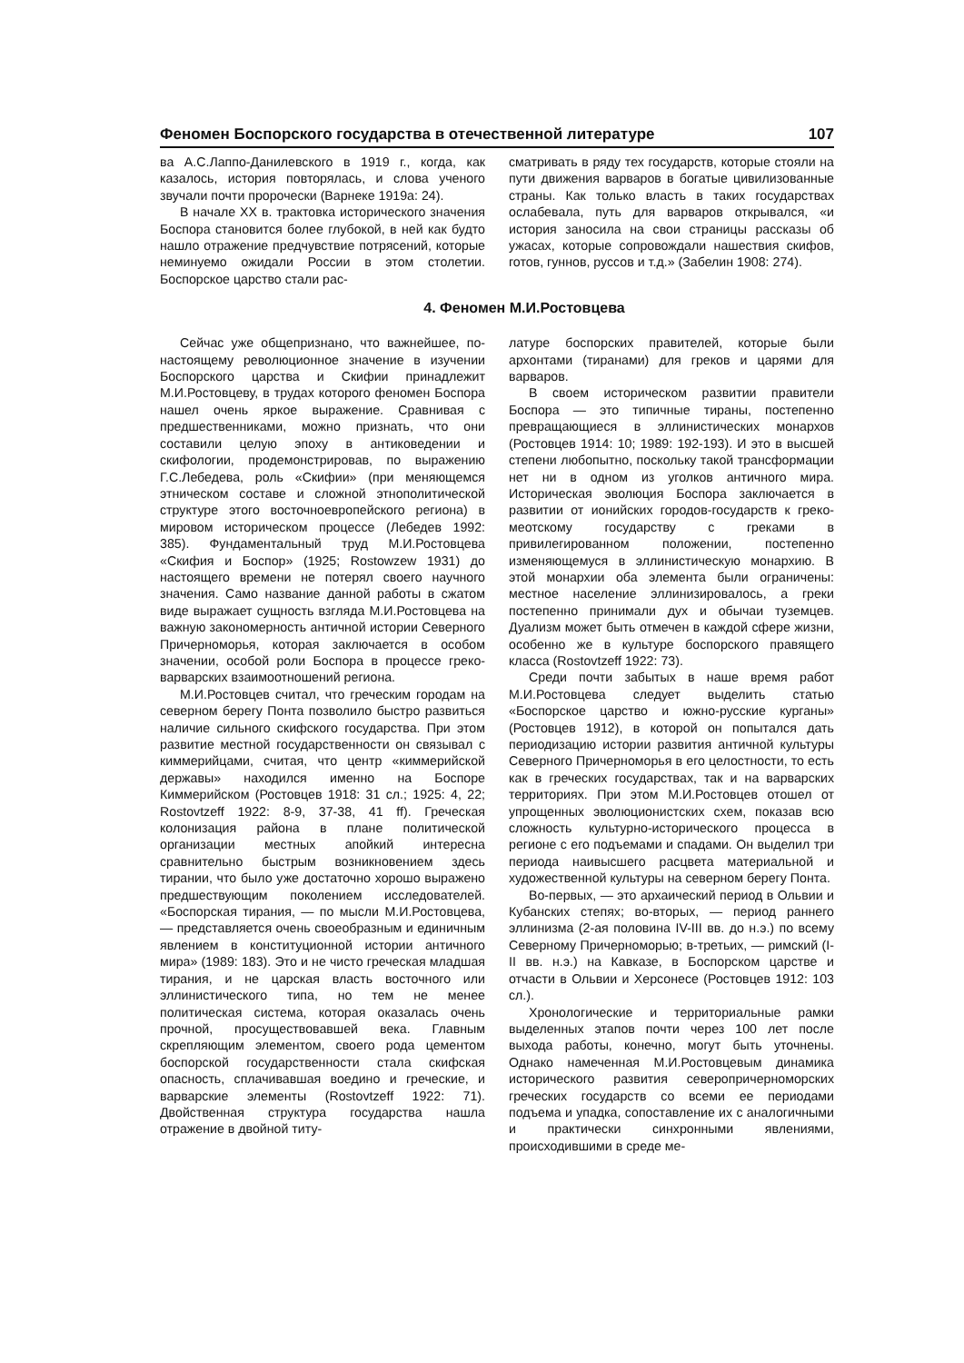Феномен Боспорского государства в отечественной литературе 107
ва А.С.Лаппо-Данилевского в 1919 г., когда, как казалось, история повторялась, и слова ученого звучали почти пророчески (Варнеке 1919а: 24).
В начале XX в. трактовка исторического значения Боспора становится более глубокой, в ней как будто нашло отражение предчувствие потрясений, которые неминуемо ожидали России в этом столетии. Боспорское царство стали рас-
сматривать в ряду тех государств, которые стояли на пути движения варваров в богатые цивилизованные страны. Как только власть в таких государствах ослабевала, путь для варваров открывался, «и история заносила на свои страницы рассказы об ужасах, которые сопровождали нашествия скифов, готов, гуннов, руссов и т.д.» (Забелин 1908: 274).
4. Феномен М.И.Ростовцева
Сейчас уже общепризнано, что важнейшее, по-настоящему революционное значение в изучении Боспорского царства и Скифии принадлежит М.И.Ростовцеву, в трудах которого феномен Боспора нашел очень яркое выражение. Сравнивая с предшественниками, можно признать, что они составили целую эпоху в антиковедении и скифологии, продемонстрировав, по выражению Г.С.Лебедева, роль «Скифии» (при меняющемся этническом составе и сложной этнополитической структуре этого восточноевропейского региона) в мировом историческом процессе (Лебедев 1992: 385). Фундаментальный труд М.И.Ростовцева «Скифия и Боспор» (1925; Rostowzew 1931) до настоящего времени не потерял своего научного значения. Само название данной работы в сжатом виде выражает сущность взгляда М.И.Ростовцева на важную закономерность античной истории Северного Причерноморья, которая заключается в особом значении, особой роли Боспора в процессе греко-варварских взаимоотношений региона.
М.И.Ростовцев считал, что греческим городам на северном берегу Понта позволило быстро развиться наличие сильного скифского государства. При этом развитие местной государственности он связывал с киммерийцами, считая, что центр «киммерийской державы» находился именно на Боспоре Киммерийском (Ростовцев 1918: 31 сл.; 1925: 4, 22; Rostovtzeff 1922: 8-9, 37-38, 41 ff). Греческая колонизация района в плане политической организации местных апойкий интересна сравнительно быстрым возникновением здесь тирании, что было уже достаточно хорошо выражено предшествующим поколением исследователей. «Боспорская тирания, — по мысли М.И.Ростовцева, — представляется очень своеобразным и единичным явлением в конституционной истории античного мира» (1989: 183). Это и не чисто греческая младшая тирания, и не царская власть восточного или эллинистического типа, но тем не менее политическая система, которая оказалась очень прочной, просуществовавшей века. Главным скрепляющим элементом, своего рода цементом боспорской государственности стала скифская опасность, сплачивавшая воедино и греческие, и варварские элементы (Rostovtzeff 1922: 71). Двойственная структура государства нашла отражение в двойной титу-
латуре боспорских правителей, которые были архонтами (тиранами) для греков и царями для варваров.
В своем историческом развитии правители Боспора — это типичные тираны, постепенно превращающиеся в эллинистических монархов (Ростовцев 1914: 10; 1989: 192-193). И это в высшей степени любопытно, поскольку такой трансформации нет ни в одном из уголков античного мира. Историческая эволюция Боспора заключается в развитии от ионийских городов-государств к греко-меотскому государству с греками в привилегированном положении, постепенно изменяющемуся в эллинистическую монархию. В этой монархии оба элемента были ограничены: местное население эллинизировалось, а греки постепенно принимали дух и обычаи туземцев. Дуализм может быть отмечен в каждой сфере жизни, особенно же в культуре боспорского правящего класса (Rostovtzeff 1922: 73).
Среди почти забытых в наше время работ М.И.Ростовцева следует выделить статью «Боспорское царство и южно-русские курганы» (Ростовцев 1912), в которой он попытался дать периодизацию истории развития античной культуры Северного Причерноморья в его целостности, то есть как в греческих государствах, так и на варварских территориях. При этом М.И.Ростовцев отошел от упрощенных эволюционистских схем, показав всю сложность культурно-исторического процесса в регионе с его подъемами и спадами. Он выделил три периода наивысшего расцвета материальной и художественной культуры на северном берегу Понта.
Во-первых, — это архаический период в Ольвии и Кубанских степях; во-вторых, — период раннего эллинизма (2-ая половина IV-III вв. до н.э.) по всему Северному Причерноморью; в-третьих, — римский (I-II вв. н.э.) на Кавказе, в Боспорском царстве и отчасти в Ольвии и Херсонесе (Ростовцев 1912: 103 сл.).
Хронологические и территориальные рамки выделенных этапов почти через 100 лет после выхода работы, конечно, могут быть уточнены. Однако намеченная М.И.Ростовцевым динамика исторического развития северопричерноморских греческих государств со всеми ее периодами подъема и упадка, сопоставление их с аналогичными и практически синхронными явлениями, происходившими в среде ме-